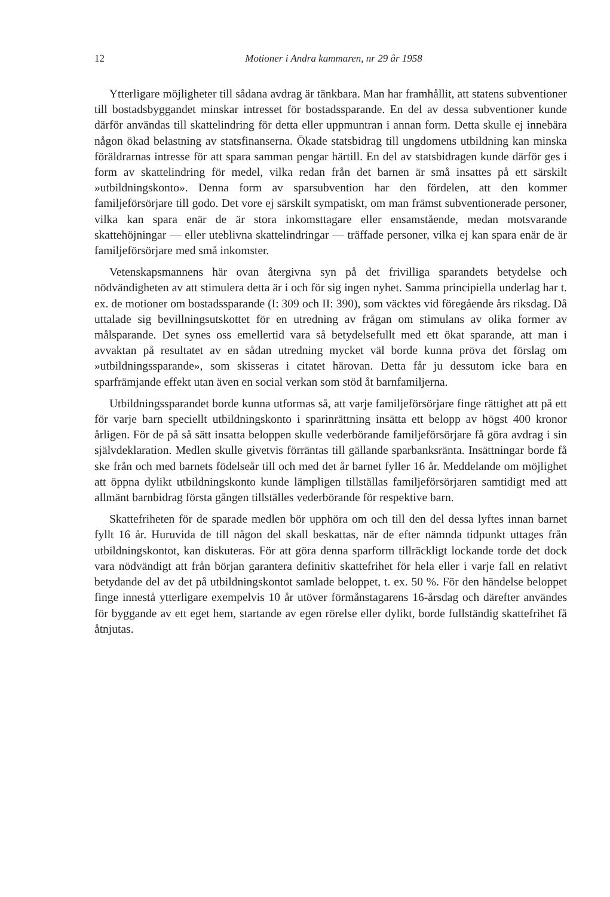12 Motioner i Andra kammaren, nr 29 år 1958
Ytterligare möjligheter till sådana avdrag är tänkbara. Man har framhållit, att statens subventioner till bostadsbyggandet minskar intresset för bostadssparande. En del av dessa subventioner kunde därför användas till skattelindring för detta eller uppmuntran i annan form. Detta skulle ej innebära någon ökad belastning av statsfinanserna. Ökade statsbidrag till ungdomens utbildning kan minska föräldrarnas intresse för att spara samman pengar härtill. En del av statsbidragen kunde därför ges i form av skattelindring för medel, vilka redan från det barnen är små insattes på ett särskilt »utbildningskonto». Denna form av sparsubvention har den fördelen, att den kommer familjeförsörjare till godo. Det vore ej särskilt sympatiskt, om man främst subventionerade personer, vilka kan spara enär de är stora inkomsttagare eller ensamstående, medan motsvarande skattehöjningar — eller uteblivna skattelindringar — träffade personer, vilka ej kan spara enär de är familjeförsörjare med små inkomster.
Vetenskapsmannens här ovan återgivna syn på det frivilliga sparandets betydelse och nödvändigheten av att stimulera detta är i och för sig ingen nyhet. Samma principiella underlag har t. ex. de motioner om bostadssparande (I: 309 och II: 390), som väcktes vid föregående års riksdag. Då uttalade sig bevillningsutskottet för en utredning av frågan om stimulans av olika former av målsparande. Det synes oss emellertid vara så betydelsefullt med ett ökat sparande, att man i avvaktan på resultatet av en sådan utredning mycket väl borde kunna pröva det förslag om »utbildningssparande», som skisseras i citatet härovan. Detta får ju dessutom icke bara en sparfrämjande effekt utan även en social verkan som stöd åt barnfamiljerna.
Utbildningssparandet borde kunna utformas så, att varje familjeförsörjare finge rättighet att på ett för varje barn speciellt utbildningskonto i sparinrättning insätta ett belopp av högst 400 kronor årligen. För de på så sätt insatta beloppen skulle vederbörande familjeförsörjare få göra avdrag i sin självdeklaration. Medlen skulle givetvis förräntas till gällande sparbanksränta. Insättningar borde få ske från och med barnets födelseår till och med det år barnet fyller 16 år. Meddelande om möjlighet att öppna dylikt utbildningskonto kunde lämpligen tillställas familjeförsörjaren samtidigt med att allmänt barnbidrag första gången tillställes vederbörande för respektive barn.
Skattefriheten för de sparade medlen bör upphöra om och till den del dessa lyftes innan barnet fyllt 16 år. Huruvida de till någon del skall beskattas, när de efter nämnda tidpunkt uttages från utbildningskontot, kan diskuteras. För att göra denna sparform tillräckligt lockande torde det dock vara nödvändigt att från början garantera definitiv skattefrihet för hela eller i varje fall en relativt betydande del av det på utbildningskontot samlade beloppet, t. ex. 50 %. För den händelse beloppet finge innestå ytterligare exempelvis 10 år utöver förmånstagarens 16-årsdag och därefter användes för byggande av ett eget hem, startande av egen rörelse eller dylikt, borde fullständig skattefrihet få åtnjutas.